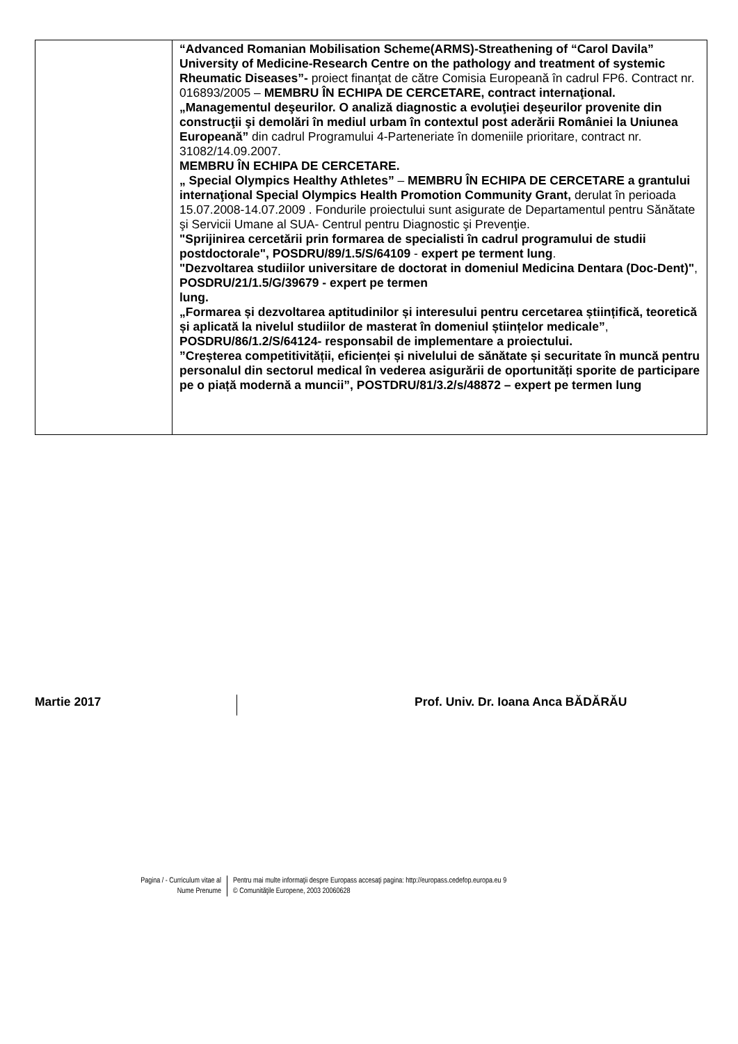| | “Advanced Romanian Mobilisation Scheme(ARMS)-Streathening of “Carol Davila” University of Medicine-Research Centre on the pathology and treatment of systemic Rheumatic Diseases”- proiect finanţat de către Comisia Europeană în cadrul FP6. Contract nr. 016893/2005 – MEMBRU ÎN ECHIPA DE CERCETARE, contract internaţional. „Managementul deşeurilor. O analiză diagnostic a evoluţiei deşeurilor provenite din construcţii şi demolări în mediul urbam în contextul post aderării României la Uniunea Europeană” din cadrul Programului 4-Parteneriate în domeniile prioritare, contract nr. 31082/14.09.2007. MEMBRU ÎN ECHIPA DE CERCETARE. „ Special Olympics Healthy Athletes” – MEMBRU ÎN ECHIPA DE CERCETARE a grantului internaţional Special Olympics Health Promotion Community Grant, derulat în perioada 15.07.2008-14.07.2009 . Fondurile proiectului sunt asigurate de Departamentul pentru Sănătate şi Servicii Umane al SUA- Centrul pentru Diagnostic şi Prevenţie. "Sprijinirea cercetării prin formarea de specialisti în cadrul programului de studii postdoctorale", POSDRU/89/1.5/S/64109 - expert pe terment lung . "Dezvoltarea studiilor universitare de doctorat in domeniul Medicina Dentara (Doc-Dent)" , POSDRU/21/1.5/G/39679 - expert pe termen lung. „Formarea și dezvoltarea aptitudinilor și interesului pentru cercetarea științifică, teoretică și aplicată la nivelul studiilor de masterat în domeniul științelor medicale” , POSDRU/86/1.2/S/64124- responsabil de implementare a proiectului. ”Creșterea competitivității, eficienței și nivelului de sănătate și securitate în muncă pentru personalul din sectorul medical în vederea asigurării de oportunități sporite de participare pe o piață modernă a muncii”, POSTDRU/81/3.2/s/48872 – expert pe termen lung |
Martie 2017 Prof. Univ. Dr. Ioana Anca BĂDĂRĂU
Pagina / - Curriculum vitae al
Nume Prenume
Pentru mai multe informaţii despre Europass accesaţi pagina: http://europass.cedefop.europa.eu 9
© Comunităţile Europene, 2003 20060628